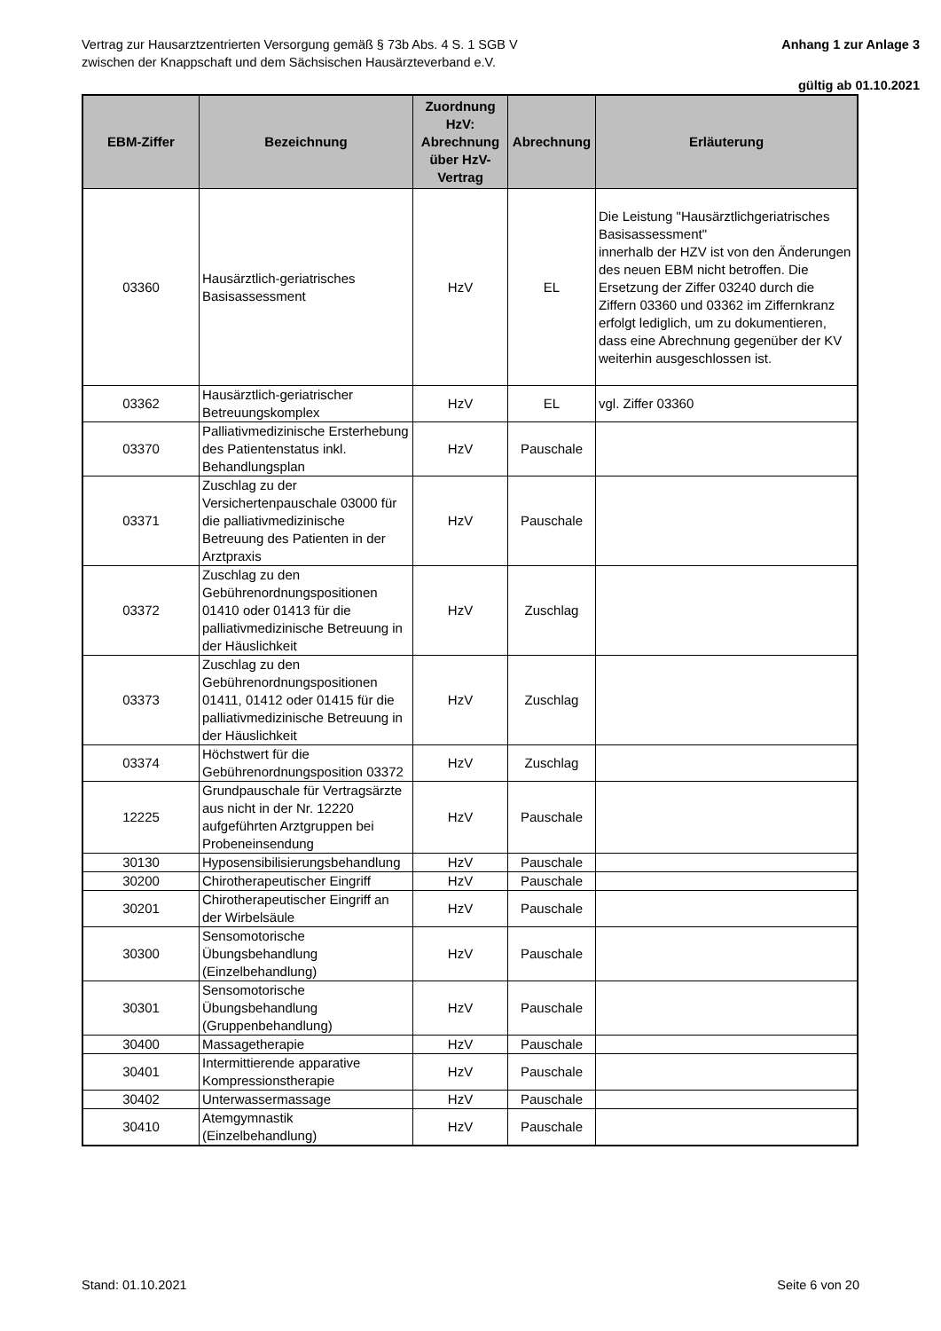Vertrag zur Hausarztzentrierten Versorgung gemäß § 73b Abs. 4 S. 1 SGB V
zwischen der Knappschaft und dem Sächsischen Hausärzteverband e.V.
Anhang 1 zur Anlage 3
gültig ab 01.10.2021
| EBM-Ziffer | Bezeichnung | Zuordnung HzV: Abrechnung über HzV-Vertrag | Abrechnung | Erläuterung |
| --- | --- | --- | --- | --- |
| 03360 | Hausärztlich-geriatrisches Basisassessment | HzV | EL | Die Leistung "Hausärztlichgeriatrisches Basisassessment" innerhalb der HZV ist von den Änderungen des neuen EBM nicht betroffen. Die Ersetzung der Ziffer 03240 durch die Ziffern 03360 und 03362 im Ziffernkranz erfolgt lediglich, um zu dokumentieren, dass eine Abrechnung gegenüber der KV weiterhin ausgeschlossen ist. |
| 03362 | Hausärztlich-geriatrischer Betreuungskomplex | HzV | EL | vgl. Ziffer 03360 |
| 03370 | Palliativmedizinische Ersterhebung des Patientenstatus inkl. Behandlungsplan | HzV | Pauschale | |
| 03371 | Zuschlag zu der Versichertenpauschale 03000 für die palliativmedizinische Betreuung des Patienten in der Arztpraxis | HzV | Pauschale | |
| 03372 | Zuschlag zu den Gebührenordnungspositionen 01410 oder 01413 für die palliativmedizinische Betreuung in der Häuslichkeit | HzV | Zuschlag | |
| 03373 | Zuschlag zu den Gebührenordnungspositionen 01411, 01412 oder 01415 für die palliativmedizinische Betreuung in der Häuslichkeit | HzV | Zuschlag | |
| 03374 | Höchstwert für die Gebührenordnungsposition 03372 | HzV | Zuschlag | |
| 12225 | Grundpauschale für Vertragsärzte aus nicht in der Nr. 12220 aufgeführten Arztgruppen bei Probeneinsendung | HzV | Pauschale | |
| 30130 | Hyposensibilisierungsbehandlung | HzV | Pauschale | |
| 30200 | Chirotherapeutischer Eingriff | HzV | Pauschale | |
| 30201 | Chirotherapeutischer Eingriff an der Wirbelsäule | HzV | Pauschale | |
| 30300 | Sensomotorische Übungsbehandlung (Einzelbehandlung) | HzV | Pauschale | |
| 30301 | Sensomotorische Übungsbehandlung (Gruppenbehandlung) | HzV | Pauschale | |
| 30400 | Massagetherapie | HzV | Pauschale | |
| 30401 | Intermittierende apparative Kompressionstherapie | HzV | Pauschale | |
| 30402 | Unterwassermassage | HzV | Pauschale | |
| 30410 | Atemgymnastik (Einzelbehandlung) | HzV | Pauschale | |
Stand: 01.10.2021 Seite 6 von 20